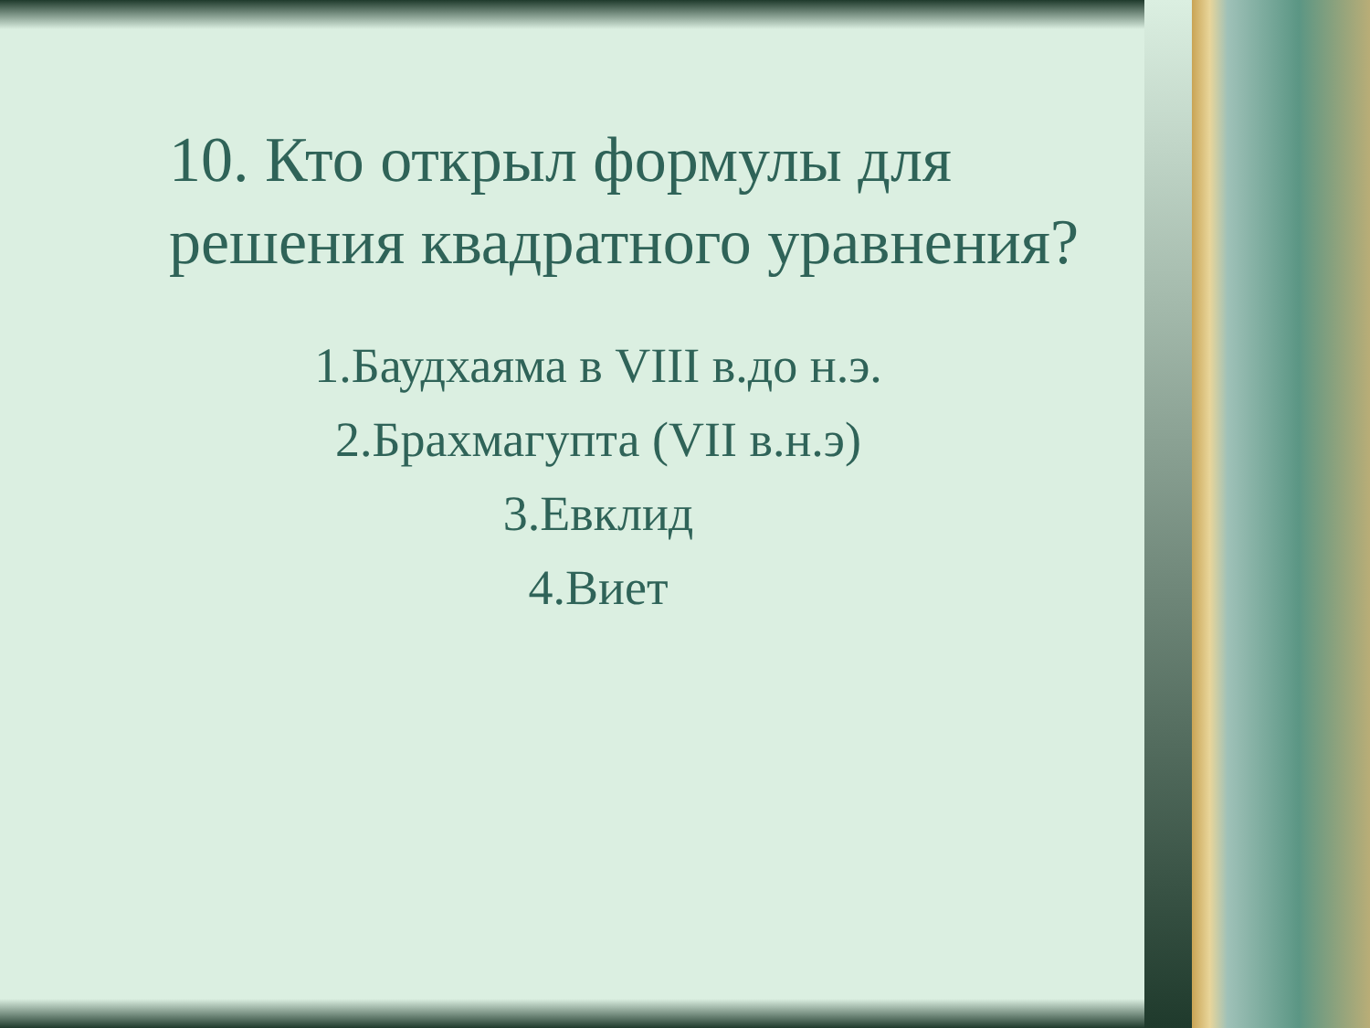10. Кто открыл формулы для решения квадратного уравнения?
1.Баудхаяма в VIII в.до н.э.
2.Брахмагупта (VII в.н.э)
3.Евклид
4.Виет